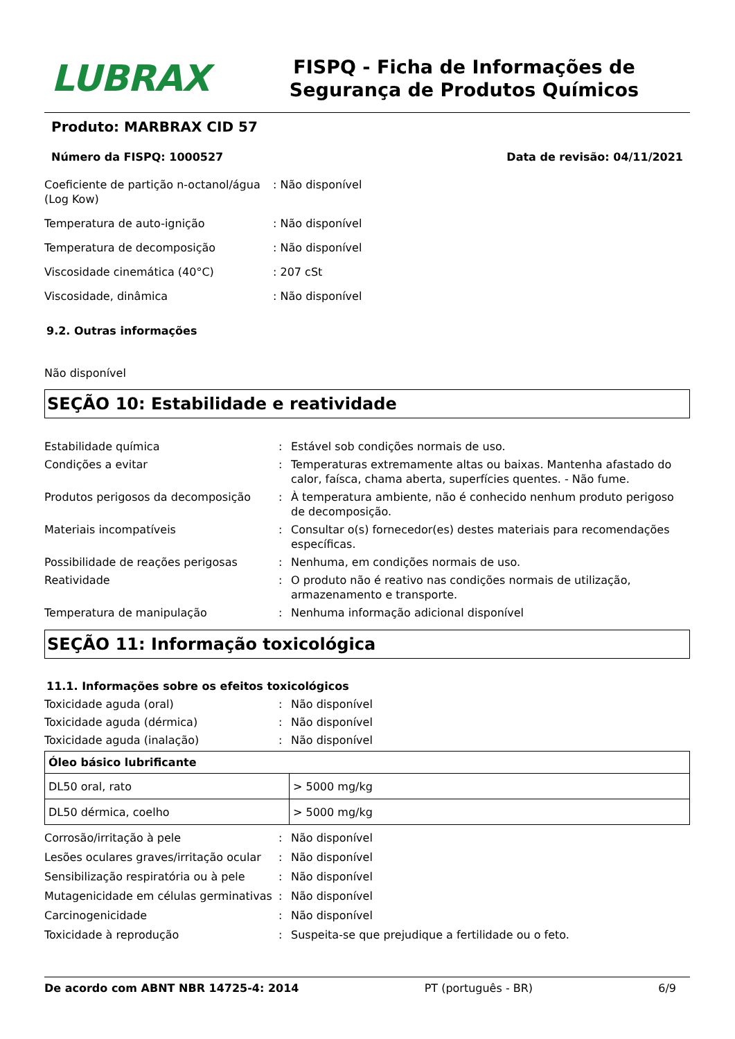LUBRAX
FISPQ - Ficha de Informações de Segurança de Produtos Químicos
Produto: MARBRAX CID 57
Número da FISPQ: 1000527 Data de revisão: 04/11/2021
Coeficiente de partição n-octanol/água (Log Kow)
: Não disponível
Temperatura de auto-ignição : Não disponível
Temperatura de decomposição : Não disponível
Viscosidade cinemática (40°C) : 207 cSt
Viscosidade, dinâmica : Não disponível
9.2. Outras informações
Não disponível
SEÇÃO 10: Estabilidade e reatividade
Estabilidade química : Estável sob condições normais de uso.
Condições a evitar : Temperaturas extremamente altas ou baixas. Mantenha afastado do calor, faísca, chama aberta, superfícies quentes. - Não fume.
Produtos perigosos da decomposição : À temperatura ambiente, não é conhecido nenhum produto perigoso de decomposição.
Materiais incompatíveis : Consultar o(s) fornecedor(es) destes materiais para recomendações específicas.
Possibilidade de reações perigosas : Nenhuma, em condições normais de uso.
Reatividade : O produto não é reativo nas condições normais de utilização, armazenamento e transporte.
Temperatura de manipulação : Nenhuma informação adicional disponível
SEÇÃO 11: Informação toxicológica
11.1. Informações sobre os efeitos toxicológicos
Toxicidade aguda (oral) : Não disponível
Toxicidade aguda (dérmica) : Não disponível
Toxicidade aguda (inalação) : Não disponível
| Óleo básico lubrificante | |
| --- | --- |
| DL50 oral, rato | > 5000 mg/kg |
| DL50 dérmica, coelho | > 5000 mg/kg |
Corrosão/irritação à pele : Não disponível
Lesões oculares graves/irritação ocular
: Não disponível
Sensibilização respiratória ou à pele
: Não disponível
Mutagenicidade em células germinativas
: Não disponível
Carcinogenicidade : Não disponível
Toxicidade à reprodução : Suspeita-se que prejudique a fertilidade ou o feto.
De acordo com ABNT NBR 14725-4: 2014 PT (português - BR) 6/9